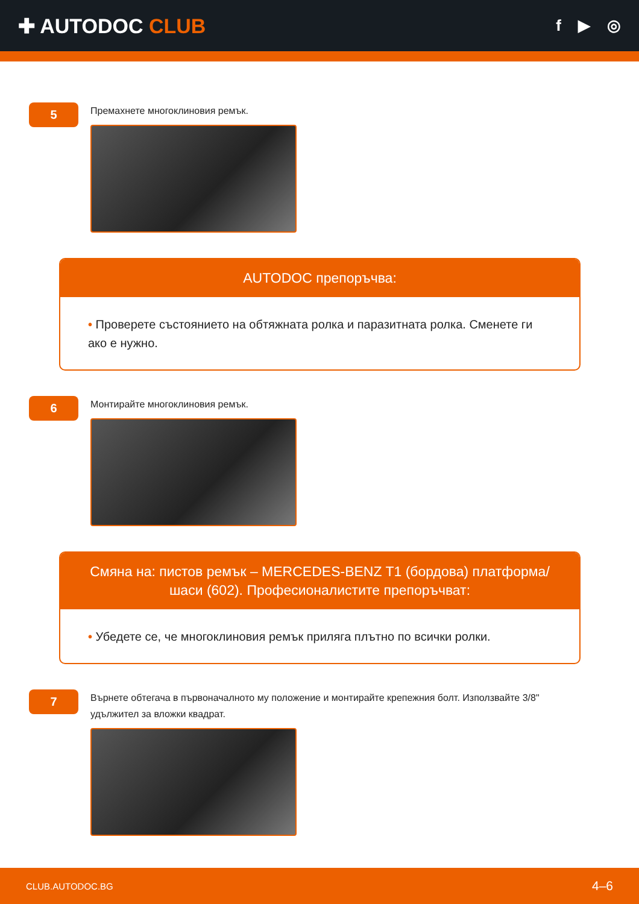✚ AUTODOC CLUB
f ▶ ◎
5
Премахнете многоклиновия ремък.
AUTODOC препоръчва:
• Проверете състоянието на обтяжната ролка и паразитната ролка. Сменете ги ако е нужно.
6
Монтирайте многоклиновия ремък.
Смяна на: пистов ремък – MERCEDES-BENZ T1 (бордова) платформа/ шаси (602). Професионалистите препоръчват:
• Убедете се, че многоклиновия ремък приляга плътно по всички ролки.
7
Върнете обтегача в първоначалното му положение и монтирайте крепежния болт. Използвайте 3/8" удължител за вложки квадрат.
CLUB.AUTODOC.BG 4–6